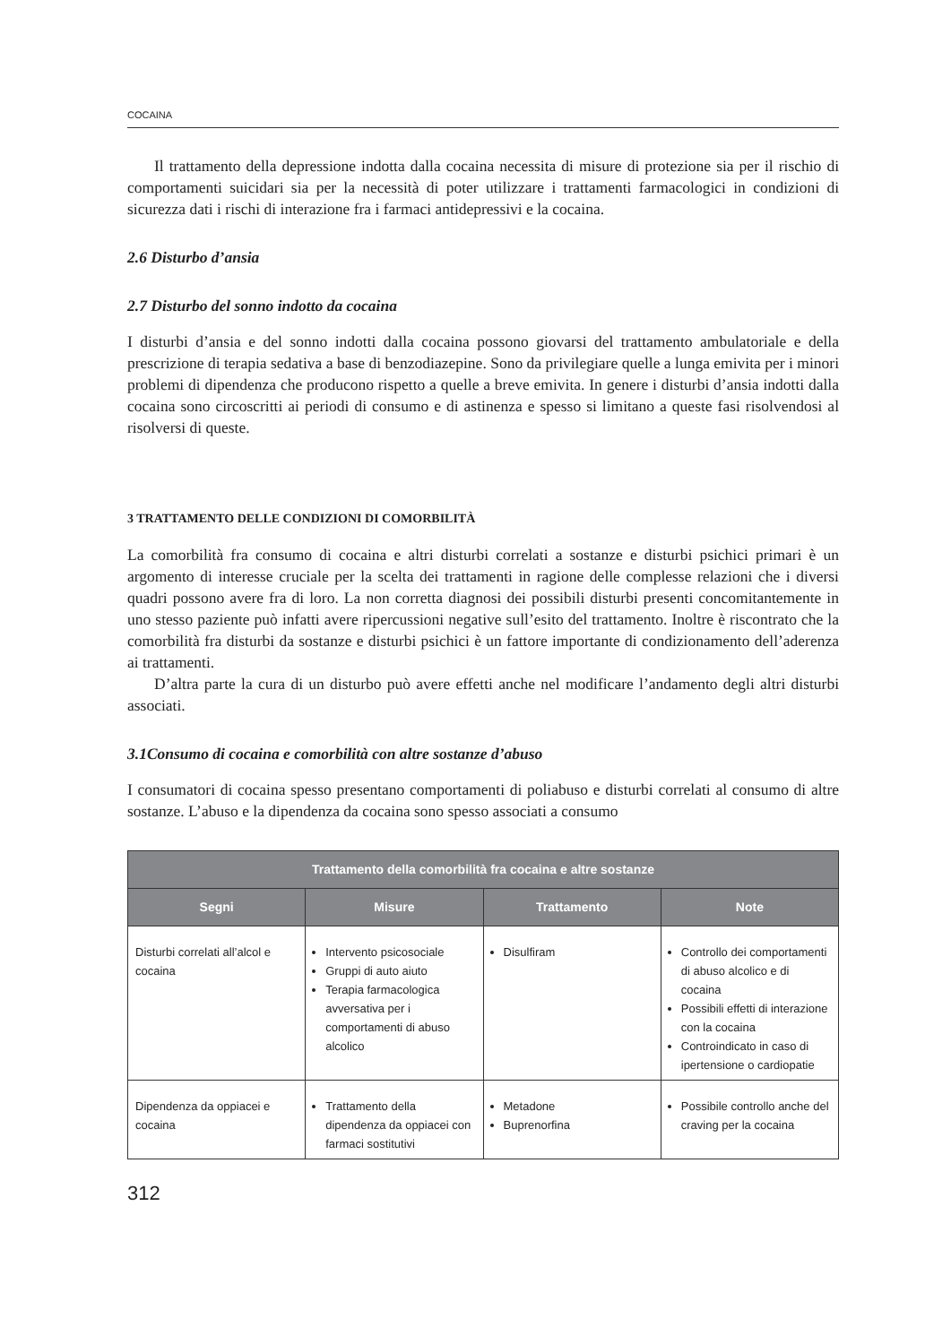COCAINA
Il trattamento della depressione indotta dalla cocaina necessita di misure di protezione sia per il rischio di comportamenti suicidari sia per la necessità di poter utilizzare i trattamenti farmacologici in condizioni di sicurezza dati i rischi di interazione fra i farmaci antidepressivi e la cocaina.
2.6 Disturbo d’ansia
2.7 Disturbo del sonno indotto da cocaina
I disturbi d’ansia e del sonno indotti dalla cocaina possono giovarsi del trattamento ambulatoriale e della prescrizione di terapia sedativa a base di benzodiazepine. Sono da privilegiare quelle a lunga emivita per i minori problemi di dipendenza che producono rispetto a quelle a breve emivita. In genere i disturbi d’ansia indotti dalla cocaina sono circoscritti ai periodi di consumo e di astinenza e spesso si limitano a queste fasi risolvendosi al risolversi di queste.
3 TRATTAMENTO DELLE CONDIZIONI DI COMORBILITÀ
La comorbilità fra consumo di cocaina e altri disturbi correlati a sostanze e disturbi psichici primari è un argomento di interesse cruciale per la scelta dei trattamenti in ragione delle complesse relazioni che i diversi quadri possono avere fra di loro. La non corretta diagnosi dei possibili disturbi presenti concomitantemente in uno stesso paziente può infatti avere ripercussioni negative sull’esito del trattamento. Inoltre è riscontrato che la comorbilità fra disturbi da sostanze e disturbi psichici è un fattore importante di condizionamento dell’aderenza ai trattamenti.
D’altra parte la cura di un disturbo può avere effetti anche nel modificare l’andamento degli altri disturbi associati.
3.1Consumo di cocaina e comorbilità con altre sostanze d’abuso
I consumatori di cocaina spesso presentano comportamenti di poliabuso e disturbi correlati al consumo di altre sostanze. L’abuso e la dipendenza da cocaina sono spesso associati a consumo
| Trattamento della comorbilità fra cocaina e altre sostanze | | | |
| --- | --- | --- | --- |
| Segni | Misure | Trattamento | Note |
| Disturbi correlati all’alcol e cocaina | Intervento psicosociale Gruppi di auto aiuto Terapia farmacologica avversativa per i comportamenti di abuso alcolico | Disulfiram | Controllo dei comportamenti di abuso alcolico e di cocaina Possibili effetti di interazione con la cocaina Controindicato in caso di ipertensione o cardiopatie |
| Dipendenza da oppiacei e cocaina | Trattamento della dipendenza da oppiacei con farmaci sostitutivi | Metadone Buprenorfina | Possibile controllo anche del craving per la cocaina |
312